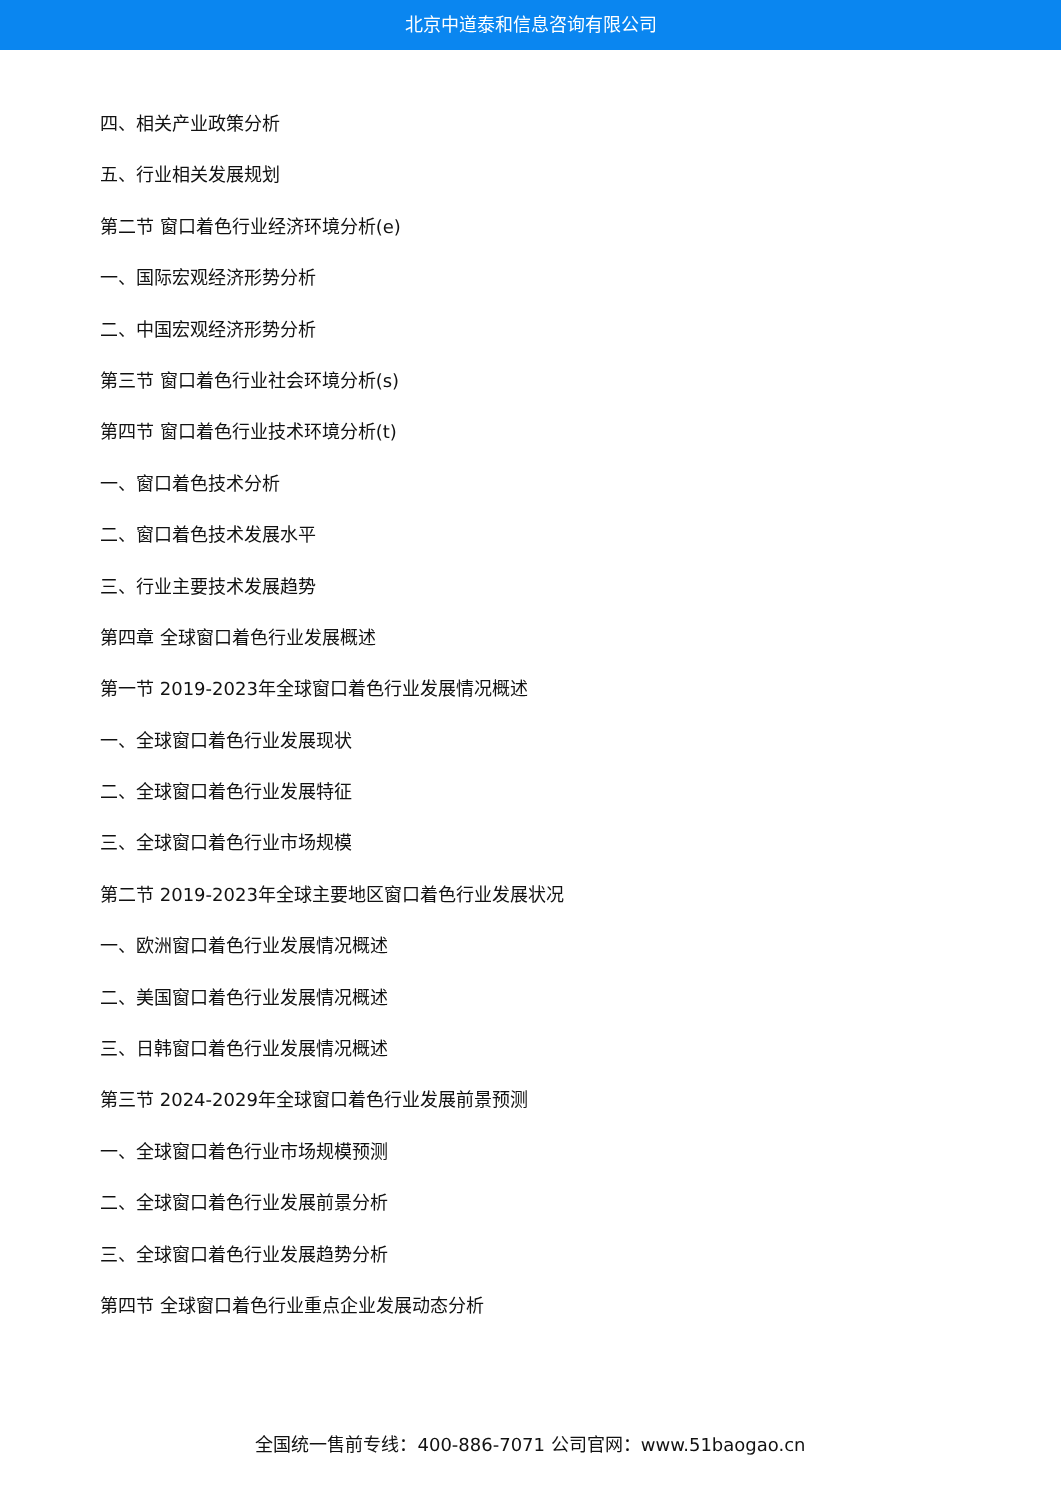北京中道泰和信息咨询有限公司
四、相关产业政策分析
五、行业相关发展规划
第二节 窗口着色行业经济环境分析(e)
一、国际宏观经济形势分析
二、中国宏观经济形势分析
第三节 窗口着色行业社会环境分析(s)
第四节 窗口着色行业技术环境分析(t)
一、窗口着色技术分析
二、窗口着色技术发展水平
三、行业主要技术发展趋势
第四章 全球窗口着色行业发展概述
第一节 2019-2023年全球窗口着色行业发展情况概述
一、全球窗口着色行业发展现状
二、全球窗口着色行业发展特征
三、全球窗口着色行业市场规模
第二节 2019-2023年全球主要地区窗口着色行业发展状况
一、欧洲窗口着色行业发展情况概述
二、美国窗口着色行业发展情况概述
三、日韩窗口着色行业发展情况概述
第三节 2024-2029年全球窗口着色行业发展前景预测
一、全球窗口着色行业市场规模预测
二、全球窗口着色行业发展前景分析
三、全球窗口着色行业发展趋势分析
第四节 全球窗口着色行业重点企业发展动态分析
全国统一售前专线：400-886-7071 公司官网：www.51baogao.cn